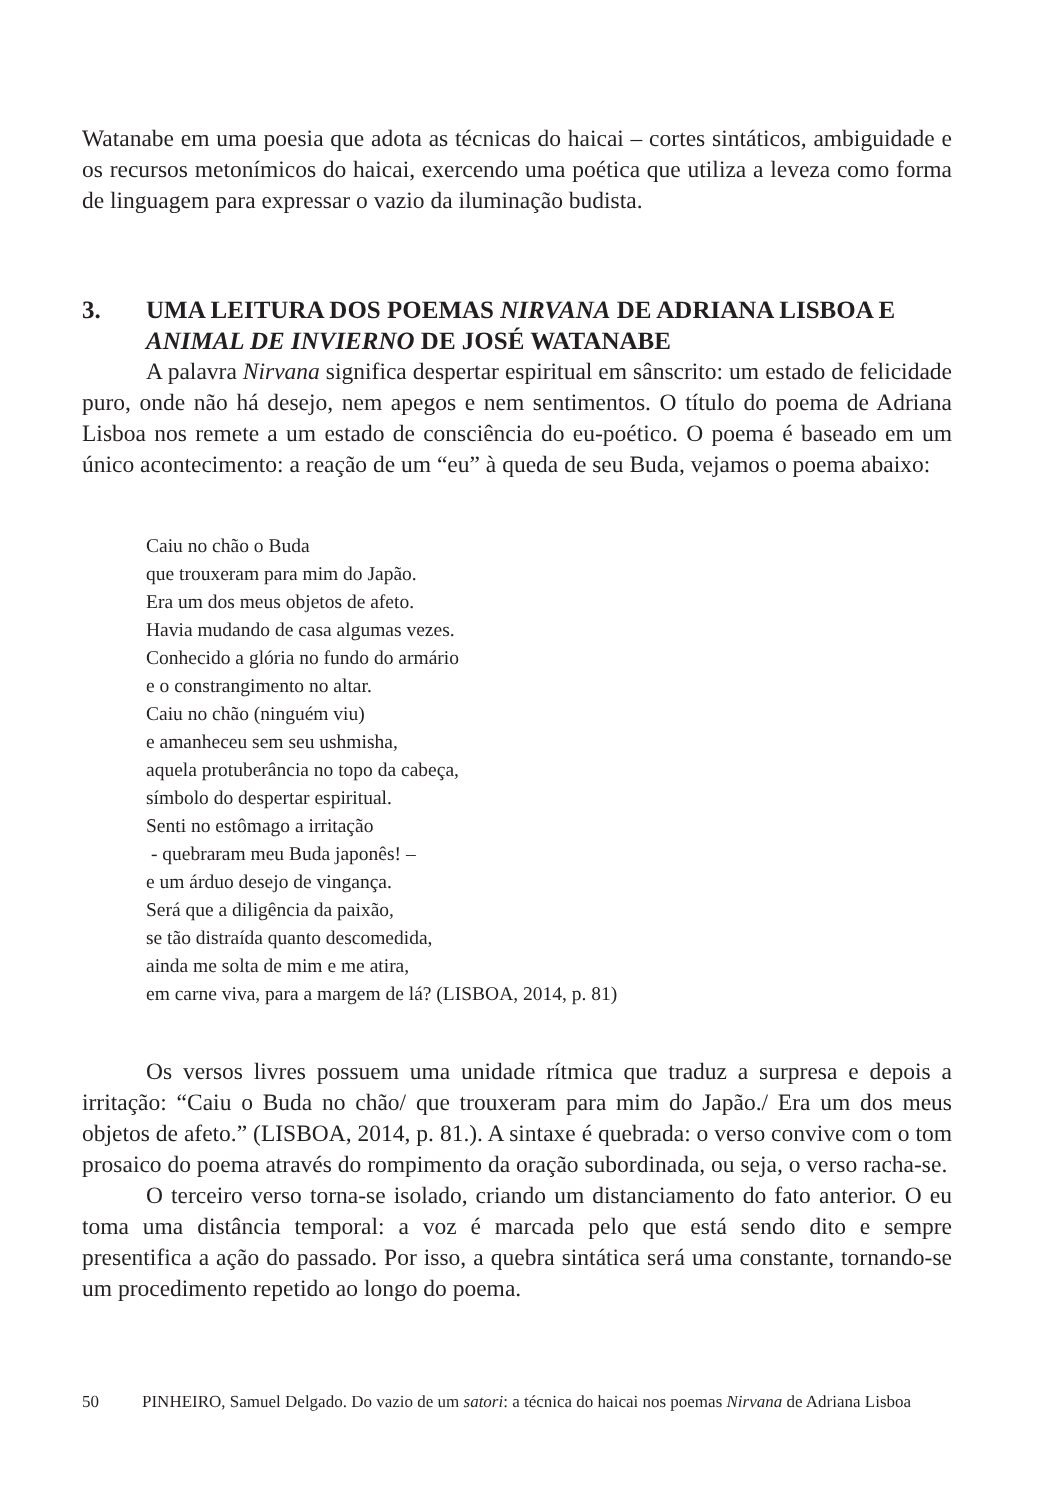Watanabe em uma poesia que adota as técnicas do haicai – cortes sintáticos, ambiguidade e os recursos metonímicos do haicai, exercendo uma poética que utiliza a leveza como forma de linguagem para expressar o vazio da iluminação budista.
3. UMA LEITURA DOS POEMAS NIRVANA DE ADRIANA LISBOA E ANIMAL DE INVIERNO DE JOSÉ WATANABE
A palavra Nirvana significa despertar espiritual em sânscrito: um estado de felicidade puro, onde não há desejo, nem apegos e nem sentimentos. O título do poema de Adriana Lisboa nos remete a um estado de consciência do eu-poético. O poema é baseado em um único acontecimento: a reação de um “eu” à queda de seu Buda, vejamos o poema abaixo:
Caiu no chão o Buda
que trouxeram para mim do Japão.
Era um dos meus objetos de afeto.
Havia mudando de casa algumas vezes.
Conhecido a glória no fundo do armário
e o constrangimento no altar.
Caiu no chão (ninguém viu)
e amanheceu sem seu ushmisha,
aquela protuberância no topo da cabeça,
símbolo do despertar espiritual.
Senti no estômago a irritação
- quebraram meu Buda japonês! –
e um árduo desejo de vingança.
Será que a diligência da paixão,
se tão distraída quanto descomedida,
ainda me solta de mim e me atira,
em carne viva, para a margem de lá? (LISBOA, 2014, p. 81)
Os versos livres possuem uma unidade rítmica que traduz a surpresa e depois a irritação: “Caiu o Buda no chão/ que trouxeram para mim do Japão./ Era um dos meus objetos de afeto.” (LISBOA, 2014, p. 81.). A sintaxe é quebrada: o verso convive com o tom prosaico do poema através do rompimento da oração subordinada, ou seja, o verso racha-se.
O terceiro verso torna-se isolado, criando um distanciamento do fato anterior. O eu toma uma distância temporal: a voz é marcada pelo que está sendo dito e sempre presentifica a ação do passado. Por isso, a quebra sintática será uma constante, tornando-se um procedimento repetido ao longo do poema.
50 PINHEIRO, Samuel Delgado. Do vazio de um satori: a técnica do haicai nos poemas Nirvana de Adriana Lisboa